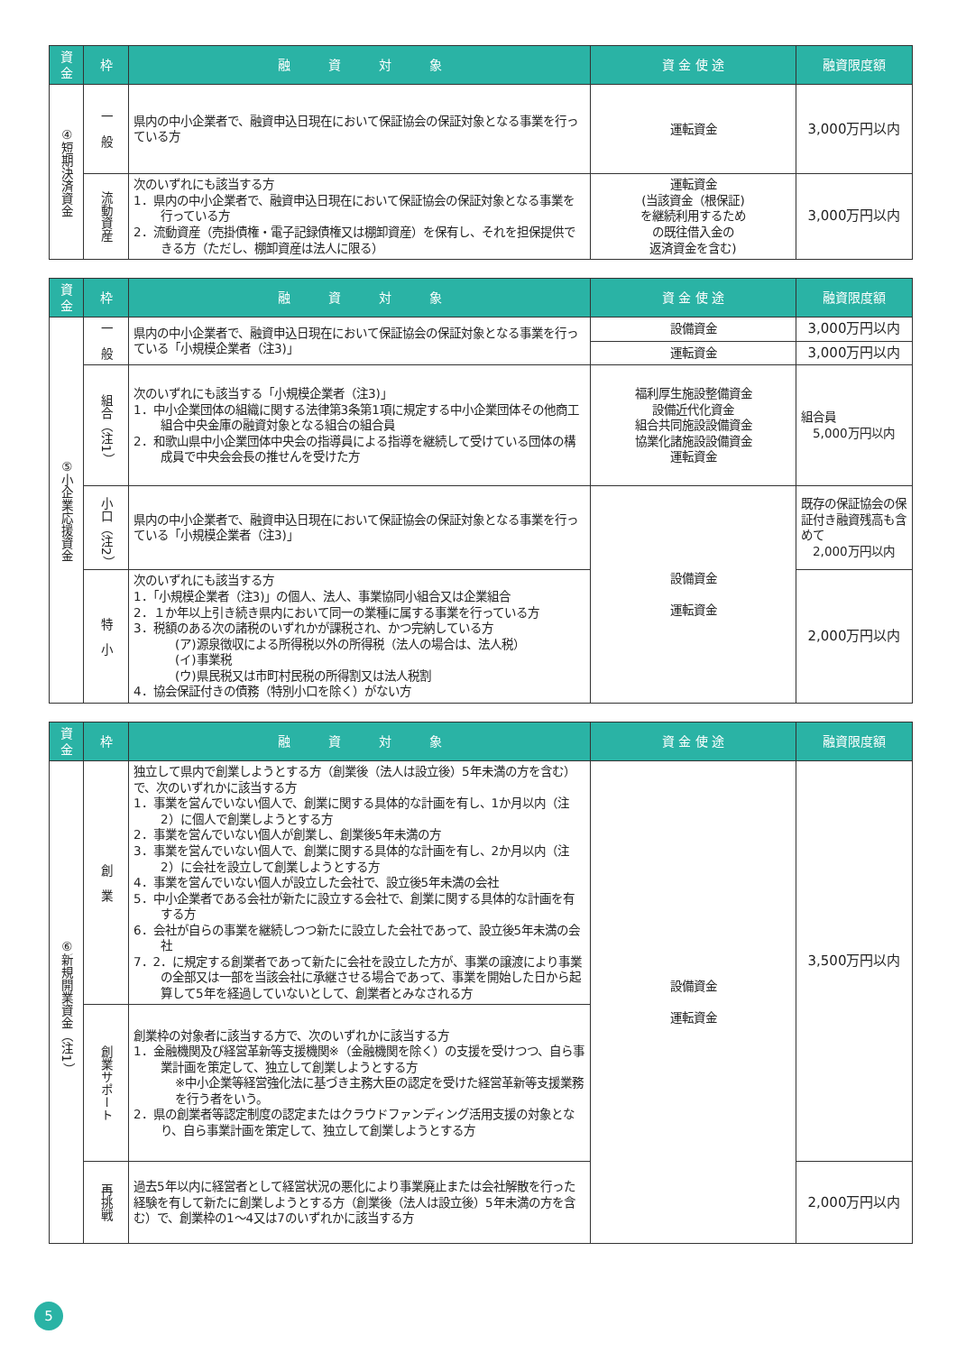| 資 金 | 枠 | 融 資 対 象 | 資 金 使 途 | 融資限度額 |
| --- | --- | --- | --- | --- |
| ④短期決済資金 | 一 般 | 県内の中小企業者で、融資申込日現在において保証協会の保証対象となる事業を行っている方 | 運転資金 | 3,000万円以内 |
| | 流動資産 | 次のいずれにも該当する方 1．県内の中小企業者で、融資申込日現在において保証協会の保証対象となる事業を行っている方 2．流動資産（売掛債権・電子記録債権又は棚卸資産）を保有し、それを担保提供できる方（ただし、棚卸資産は法人に限る） | 運転資金 (当該資金（根保証) を継続利用するため の既往借入金の 返済資金を含む) | 3,000万円以内 |
| 資 金 | 枠 | 融 資 対 象 | 資 金 使 途 | 融資限度額 |
| --- | --- | --- | --- | --- |
| ⑤小企業応援資金 | 一 般 | 県内の中小企業者で、融資申込日現在において保証協会の保証対象となる事業を行っている「小規模企業者（注3)」 | 設備資金 | 3,000万円以内 |
| | | | 運転資金 | 3,000万円以内 |
| | 組合（注1） | 次のいずれにも該当する「小規模企業者（注3)」 1．中小企業団体の組織に関する法律第3条第1項に規定する中小企業団体その他商工組合中央金庫の融資対象となる組合の組合員 2．和歌山県中小企業団体中央会の指導員による指導を継続して受けている団体の構成員で中央会会長の推せんを受けた方 | 福利厚生施設整備資金 設備近代化資金 組合共同施設設備資金 協業化諸施設設備資金 運転資金 | 組合員 5,000万円以内 |
| | 小口（注2） | 県内の中小企業者で、融資申込日現在において保証協会の保証対象となる事業を行っている「小規模企業者（注3)」 | 設備資金 運転資金 | 既存の保証協会の保証付き融資残高も含めて 2,000万円以内 |
| | 特 小 | 次のいずれにも該当する方 1．「小規模企業者（注3)」の個人、法人、事業協同小組合又は企業組合 2．１か年以上引き続き県内において同一の業種に属する事業を行っている方 3．税額のある次の諸税のいずれかが課税され、かつ完納している方 (ア)源泉徴収による所得税以外の所得税（法人の場合は、法人税） (イ)事業税 (ウ)県民税又は市町村民税の所得割又は法人税割 4．協会保証付きの債務（特別小口を除く）がない方 | | 2,000万円以内 |
| 資 金 | 枠 | 融 資 対 象 | 資 金 使 途 | 融資限度額 |
| --- | --- | --- | --- | --- |
| ⑥新規開業資金（注1） | 創 業 | 独立して県内で創業しようとする方（創業後（法人は設立後）5年未満の方を含む）で、次のいずれかに該当する方 1．事業を営んでいない個人で、創業に関する具体的な計画を有し、1か月以内（注2）に個人で創業しようとする方 2．事業を営んでいない個人が創業し、創業後5年未満の方 3．事業を営んでいない個人で、創業に関する具体的な計画を有し、2か月以内（注2）に会社を設立して創業しようとする方 4．事業を営んでいない個人が設立した会社で、設立後5年未満の会社 5．中小企業者である会社が新たに設立する会社で、創業に関する具体的な計画を有する方 6．会社が自らの事業を継続しつつ新たに設立した会社であって、設立後5年未満の会社 7．2．に規定する創業者であって新たに会社を設立した方が、事業の譲渡により事業の全部又は一部を当該会社に承継させる場合であって、事業を開始した日から起算して5年を経過していないとして、創業者とみなされる方 | 設備資金 運転資金 | 3,500万円以内 |
| | 創業サポート | 創業枠の対象者に該当する方で、次のいずれかに該当する方 1．金融機関及び経営革新等支援機関※（金融機関を除く）の支援を受けつつ、自ら事業計画を策定して、独立して創業しようとする方 ※中小企業等経営強化法に基づき主務大臣の認定を受けた経営革新等支援業務を行う者をいう。 2．県の創業者等認定制度の認定またはクラウドファンディング活用支援の対象となり、自ら事業計画を策定して、独立して創業しようとする方 | | |
| | 再挑戦 | 過去5年以内に経営者として経営状況の悪化により事業廃止または会社解散を行った経験を有して新たに創業しようとする方（創業後（法人は設立後）5年未満の方を含む）で、創業枠の1～4又は7のいずれかに該当する方 | | 2,000万円以内 |
5